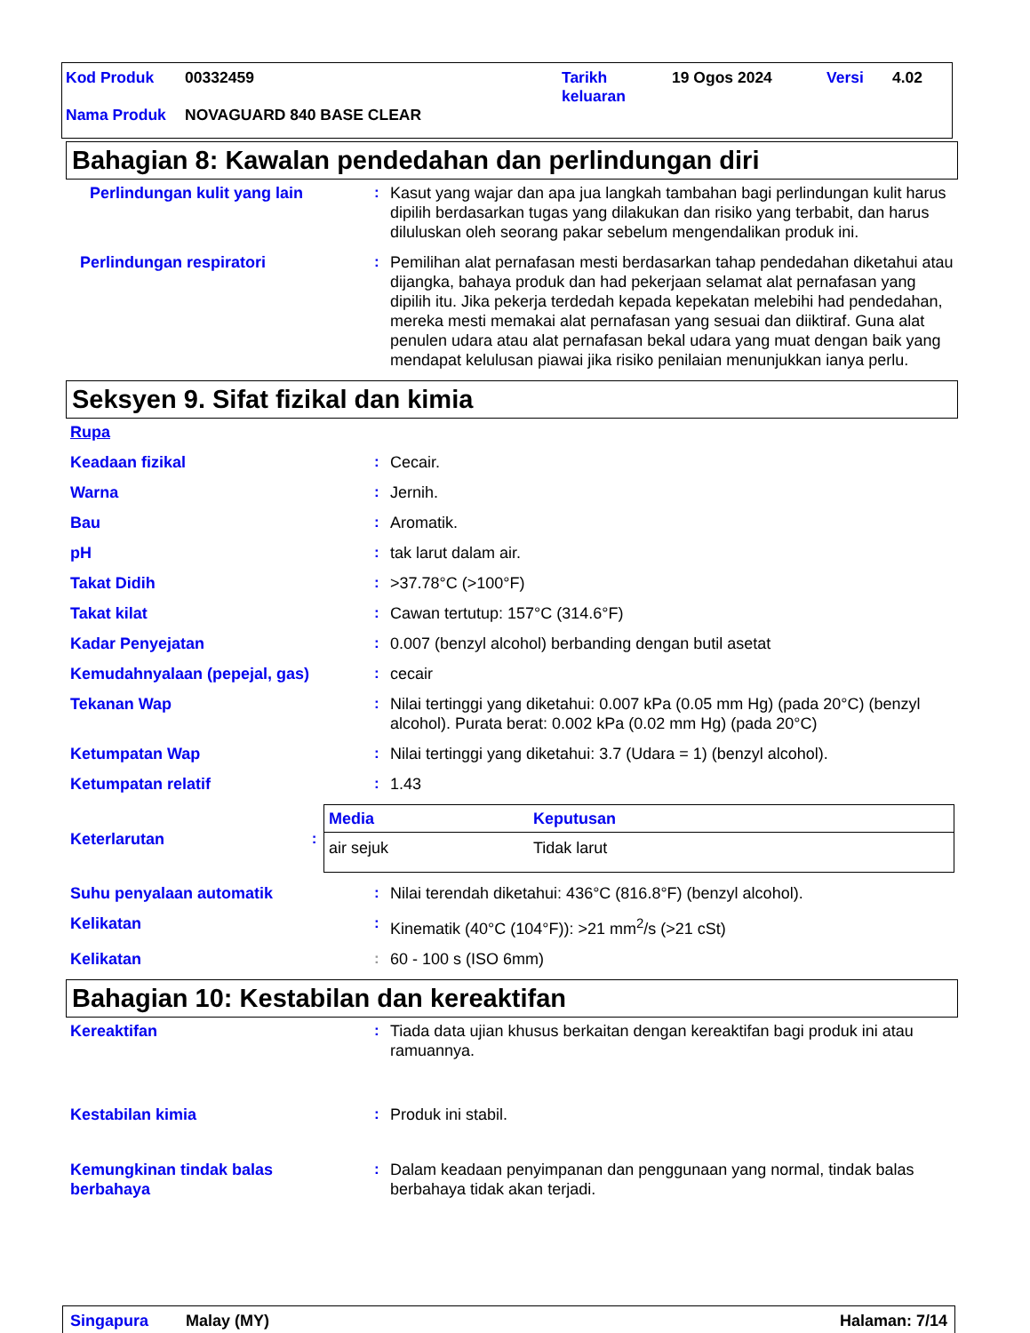| Kod Produk | 00332459 | Tarikh keluaran | 19 Ogos 2024 | Versi | 4.02 |
| Nama Produk | NOVAGUARD 840 BASE CLEAR | | | | |
Bahagian 8: Kawalan pendedahan dan perlindungan diri
Perlindungan kulit yang lain
: Kasut yang wajar dan apa jua langkah tambahan bagi perlindungan kulit harus dipilih berdasarkan tugas yang dilakukan dan risiko yang terbabit, dan harus diluluskan oleh seorang pakar sebelum mengendalikan produk ini.
Perlindungan respiratori
: Pemilihan alat pernafasan mesti berdasarkan tahap pendedahan diketahui atau dijangka, bahaya produk dan had pekerjaan selamat alat pernafasan yang dipilih itu. Jika pekerja terdedah kepada kepekatan melebihi had pendedahan, mereka mesti memakai alat pernafasan yang sesuai dan diiktiraf. Guna alat penulen udara atau alat pernafasan bekal udara yang muat dengan baik yang mendapat kelulusan piawai jika risiko penilaian menunjukkan ianya perlu.
Seksyen 9. Sifat fizikal dan kimia
Rupa
Keadaan fizikal : Cecair.
Warna : Jernih.
Bau : Aromatik.
pH : tak larut dalam air.
Takat Didih : >37.78°C (>100°F)
Takat kilat : Cawan tertutup: 157°C (314.6°F)
Kadar Penyejatan : 0.007 (benzyl alcohol) berbanding dengan butil asetat
Kemudahnyalaan (pepejal, gas)
: cecair
Tekanan Wap : Nilai tertinggi yang diketahui: 0.007 kPa (0.05 mm Hg) (pada 20°C) (benzyl alcohol). Purata berat: 0.002 kPa (0.02 mm Hg) (pada 20°C)
Ketumpatan Wap : Nilai tertinggi yang diketahui: 3.7 (Udara = 1) (benzyl alcohol).
Ketumpatan relatif : 1.43
Keterlarutan :
| Media | Keputusan |
| --- | --- |
| air sejuk | Tidak larut |
Suhu penyalaan automatik : Nilai terendah diketahui: 436°C (816.8°F) (benzyl alcohol).
Kelikatan : Kinematik (40°C (104°F)): >21 mm<sup>2</sup>/s (>21 cSt)
Kelikatan : 60 - 100 s (ISO 6mm)
Bahagian 10: Kestabilan dan kereaktifan
Kereaktifan : Tiada data ujian khusus berkaitan dengan kereaktifan bagi produk ini atau ramuannya.
Kestabilan kimia : Produk ini stabil.
Kemungkinan tindak balas berbahaya
: Dalam keadaan penyimpanan dan penggunaan yang normal, tindak balas berbahaya tidak akan terjadi.
Singapura Malay (MY) Halaman: 7/14